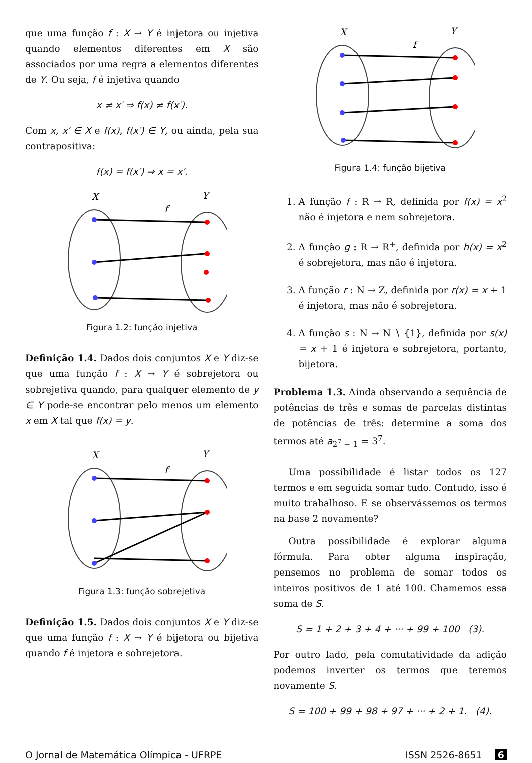que uma função f : X → Y é injetora ou injetiva quando elementos diferentes em X são associados por uma regra a elementos diferentes de Y. Ou seja, f é injetiva quando
x ≠ x′ ⇒ f(x) ≠ f(x′).
Com x, x′ ∈ X e f(x), f(x′) ∈ Y, ou ainda, pela sua contrapositiva:
f(x) = f(x′) ⇒ x = x′.
X
Y
f
Figura 1.2: função injetiva
Definição 1.4. Dados dois conjuntos X e Y diz-se que uma função f : X → Y é sobrejetora ou sobrejetiva quando, para qualquer elemento de y ∈ Y pode-se encontrar pelo menos um elemento x em X tal que f(x) = y.
X
Y
f
Figura 1.3: função sobrejetiva
Definição 1.5. Dados dois conjuntos X e Y diz-se que uma função f : X → Y é bijetora ou bijetiva quando f é injetora e sobrejetora.
X
Y
f
Figura 1.4: função bijetiva
1. A função f : R → R, definida por f(x) = x<sup>2</sup> não é injetora e nem sobrejetora.
2. A função g : R → R<sup>+</sup>, definida por h(x) = x<sup>2</sup> é sobrejetora, mas não é injetora.
3. A função r : N → Z, definida por r(x) = x + 1 é injetora, mas não é sobrejetora.
4. A função s : N → N ∖ {1}, definida por s(x) = x + 1 é injetora e sobrejetora, portanto, bijetora.
Problema 1.3. Ainda observando a sequência de potências de três e somas de parcelas distintas de potências de três: determine a soma dos termos até a<sub>2<sup>7</sup> − 1</sub> = 3<sup>7</sup>.
Uma possibilidade é listar todos os 127 termos e em seguida somar tudo. Contudo, isso é muito trabalhoso. E se observássemos os termos na base 2 novamente?
Outra possibilidade é explorar alguma fórmula. Para obter alguma inspiração, pensemos no problema de somar todos os inteiros positivos de 1 até 100. Chamemos essa soma de S.
S = 1 + 2 + 3 + 4 + ··· + 99 + 100 (3).
Por outro lado, pela comutatividade da adição podemos inverter os termos que teremos novamente S.
S = 100 + 99 + 98 + 97 + ··· + 2 + 1. (4).
O Jornal de Matemática Olímpica - UFRPE ISSN 2526-8651 6